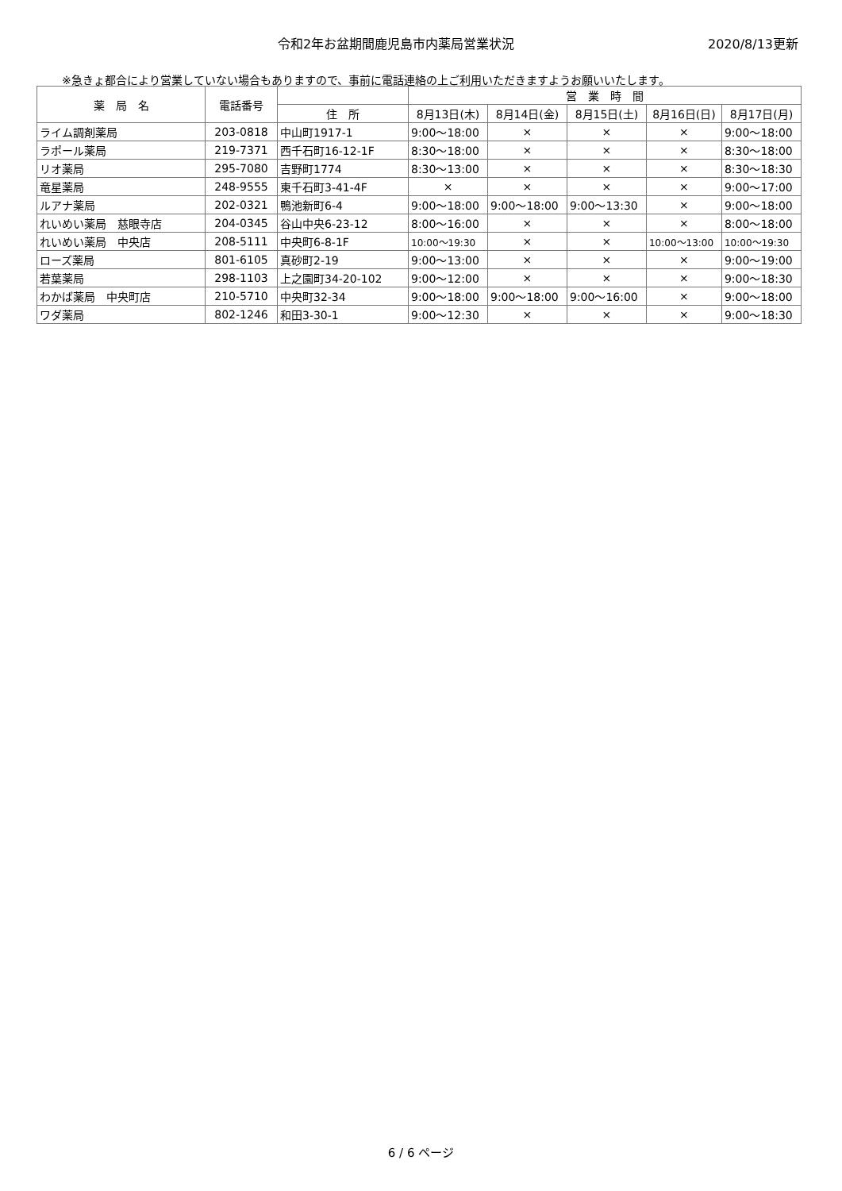令和2年お盆期間鹿児島市内薬局営業状況 2020/8/13更新
※急きょ都合により営業していない場合もありますので、事前に電話連絡の上ご利用いただきますようお願いいたします。
| 薬 局 名 | 電話番号 | | 営 業 時 間 | | | | |
| --- | --- | --- | --- | --- | --- | --- | --- |
| | | 住 所 | 8月13日(木) | 8月14日(金) | 8月15日(土) | 8月16日(日) | 8月17日(月) |
| ライム調剤薬局 | 203-0818 | 中山町1917-1 | 9:00～18:00 | × | × | × | 9:00～18:00 |
| ラポール薬局 | 219-7371 | 西千石町16-12-1F | 8:30～18:00 | × | × | × | 8:30～18:00 |
| リオ薬局 | 295-7080 | 吉野町1774 | 8:30～13:00 | × | × | × | 8:30～18:30 |
| 竜星薬局 | 248-9555 | 東千石町3-41-4F | × | × | × | × | 9:00～17:00 |
| ルアナ薬局 | 202-0321 | 鴨池新町6-4 | 9:00～18:00 | 9:00～18:00 | 9:00～13:30 | × | 9:00～18:00 |
| れいめい薬局 慈眼寺店 | 204-0345 | 谷山中央6-23-12 | 8:00～16:00 | × | × | × | 8:00～18:00 |
| れいめい薬局 中央店 | 208-5111 | 中央町6-8-1F | 10:00～19:30 | × | × | 10:00～13:00 | 10:00～19:30 |
| ローズ薬局 | 801-6105 | 真砂町2-19 | 9:00～13:00 | × | × | × | 9:00～19:00 |
| 若葉薬局 | 298-1103 | 上之園町34-20-102 | 9:00～12:00 | × | × | × | 9:00～18:30 |
| わかば薬局 中央町店 | 210-5710 | 中央町32-34 | 9:00～18:00 | 9:00～18:00 | 9:00～16:00 | × | 9:00～18:00 |
| ワダ薬局 | 802-1246 | 和田3-30-1 | 9:00～12:30 | × | × | × | 9:00～18:30 |
6 / 6 ページ